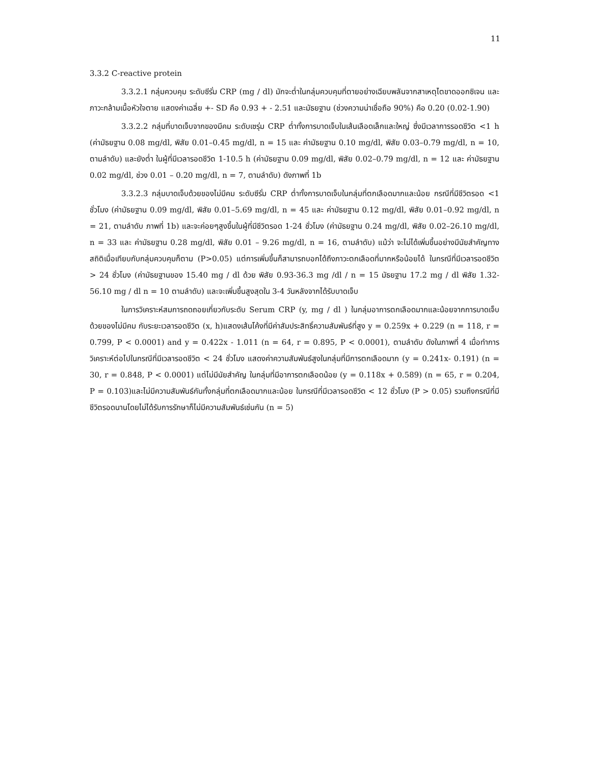11
3.3.2 C-reactive protein
3.3.2.1 กลุ่มควบคุม ระดับซีรั่ม CRP (mg / dl) มักจะต่ำในกลุ่มควบคุมที่ตายอย่างเฉียบพลันจากสาเหตุไตขาดออกซิเจน และภาวะกล้ามเนื้อหัวใจตาย แสดงค่าเฉลี่ย +- SD คือ 0.93 + - 2.51 และมัธยฐาน (ช่วงความน่าเชื่อถือ 90%) คือ 0.20 (0.02-1.90)
3.3.2.2 กลุ่มที่บาดเจ็บจากของมีคม ระดับเซรุ่ม CRP ต่ำทั้งการบาดเจ็บในเส้นเลือดเล็กและใหญ่ ซึ่งมีเวลาการรอดชีวิต <1 h (ค่ามัธยฐาน 0.08 mg/dl, พิสัย 0.01–0.45 mg/dl, n = 15 และ ค่ามัธยฐาน 0.10 mg/dl, พิสัย 0.03–0.79 mg/dl, n = 10, ตามลำดับ) และยังต่ำ ในผู้ที่มีเวลารอดชีวิต 1-10.5 h (ค่ามัธยฐาน 0.09 mg/dl, พิสัย 0.02–0.79 mg/dl, n = 12 และ ค่ามัธยฐาน 0.02 mg/dl, ช่วง 0.01 – 0.20 mg/dl, n = 7, ตามลำดับ) ดังภาพที่ 1b
3.3.2.3 กลุ่มบาดเจ็บด้วยของไม่มีคม ระดับซีรั่ม CRP ต่ำทั้งการบาดเจ็บในกลุ่มที่ตกเลือดมากและน้อย กรณีที่มีชีวิตรอด <1 ชั่วโมง (ค่ามัธยฐาน 0.09 mg/dl, พิสัย 0.01–5.69 mg/dl, n = 45 และ ค่ามัธยฐาน 0.12 mg/dl, พิสัย 0.01–0.92 mg/dl, n = 21, ตามลำดับ ภาพที่ 1b) และจะค่อยๆสูงขึ้นในผู้ที่มีชีวิตรอด 1-24 ชั่วโมง (ค่ามัธยฐาน 0.24 mg/dl, พิสัย 0.02–26.10 mg/dl, n = 33 และ ค่ามัธยฐาน 0.28 mg/dl, พิสัย 0.01 – 9.26 mg/dl, n = 16, ตามลำดับ) แม้ว่า จะไม่ได้เพิ่มขึ้นอย่างมีนัยสำคัญทางสถิติเมื่อเทียบกับกลุ่มควบคุมก็ตาม (P>0.05) แต่การเพิ่มขึ้นก็สามารถบอกได้ถึงภาวะตกเลือดที่มากหรือน้อยได้ ในกรณีที่มีเวลารอดชีวิต > 24 ชั่วโมง (ค่ามัธยฐานของ 15.40 mg / dl ด้วย พิสัย 0.93-36.3 mg /dl / n = 15 มัธยฐาน 17.2 mg / dl พิสัย 1.32-56.10 mg / dl n = 10 ตามลำดับ) และจะเพิ่มขึ้นสูงสุดใน 3-4 วันหลังจากได้รับบาดเจ็บ
ในการวิเคราะห์สมการถดถอยเกี่ยวกับระดับ Serum CRP (y, mg / dl ) ในกลุ่มอาการตกเลือดมากและน้อยจากการบาดเจ็บด้วยของไม่มีคม กับระยะเวลารอดชีวิต (x, h)แสดงเส้นโค้งที่มีค่าสัมประสิทธิ์ความสัมพันธ์ที่สูง y = 0.259x + 0.229 (n = 118, r = 0.799, P < 0.0001) and y = 0.422x - 1.011 (n = 64, r = 0.895, P < 0.0001), ตามลำดับ ดังในภาพที่ 4 เมื่อทำการวิเคราะห์ต่อไปในกรณีที่มีเวลารอดชีวิต < 24 ชั่วโมง แสดงค่าความสัมพันธ์สูงในกลุ่มที่มีการตกเลือดมาก (y = 0.241x- 0.191) (n = 30, r = 0.848, P < 0.0001) แต่ไม่มีนัยสำคัญ ในกลุ่มที่มีอาการตกเลือดน้อย (y = 0.118x + 0.589) (n = 65, r = 0.204, P = 0.103)และไม่มีความสัมพันธ์กันทั้งกลุ่มที่ตกเลือดมากและน้อย ในกรณีที่มีเวลารอดชีวิต < 12 ชั่วโมง (P > 0.05) รวมถึงกรณีที่มีชีวิตรอดนานโดยไม่ได้รับการรักษาก็ไม่มีความสัมพันธ์เช่นกัน (n = 5)